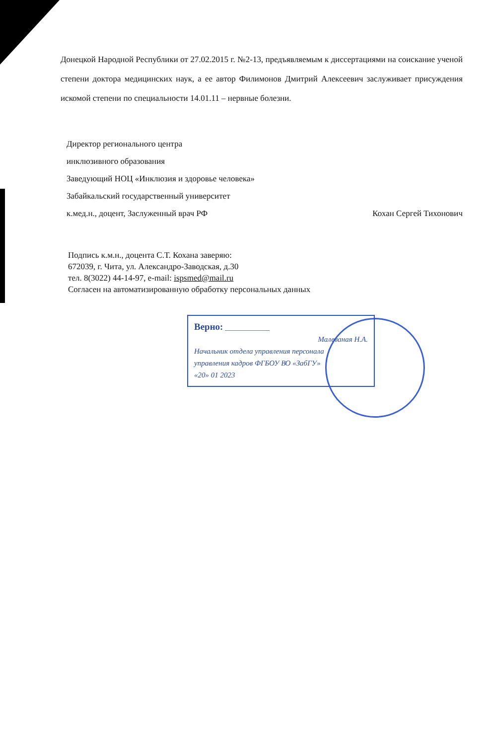Донецкой Народной Республики от 27.02.2015 г. №2-13, предъявляемым к диссертациями на соискание ученой степени доктора медицинских наук, а ее автор Филимонов Дмитрий Алексеевич заслуживает присуждения искомой степени по специальности 14.01.11 – нервные болезни.
Директор регионального центра
инклюзивного образования
Заведующий НОЦ «Инклюзия и здоровье человека»
Забайкальский государственный университет
к.мед.н., доцент, Заслуженный врач РФ Кохан Сергей Тихонович
Подпись к.м.н., доцента С.Т. Кохана заверяю:
672039, г. Чита, ул. Александро-Заводская, д.30
тел. 8(3022) 44-14-97, e-mail: ispsmed@mail.ru
Согласен на автоматизированную обработку персональных данных
Верно: ____________
Малеваная Н.А.
Начальник отдела управления персонала
управления кадров ФГБОУ ВО «ЗабГУ»
«20» 01 2023